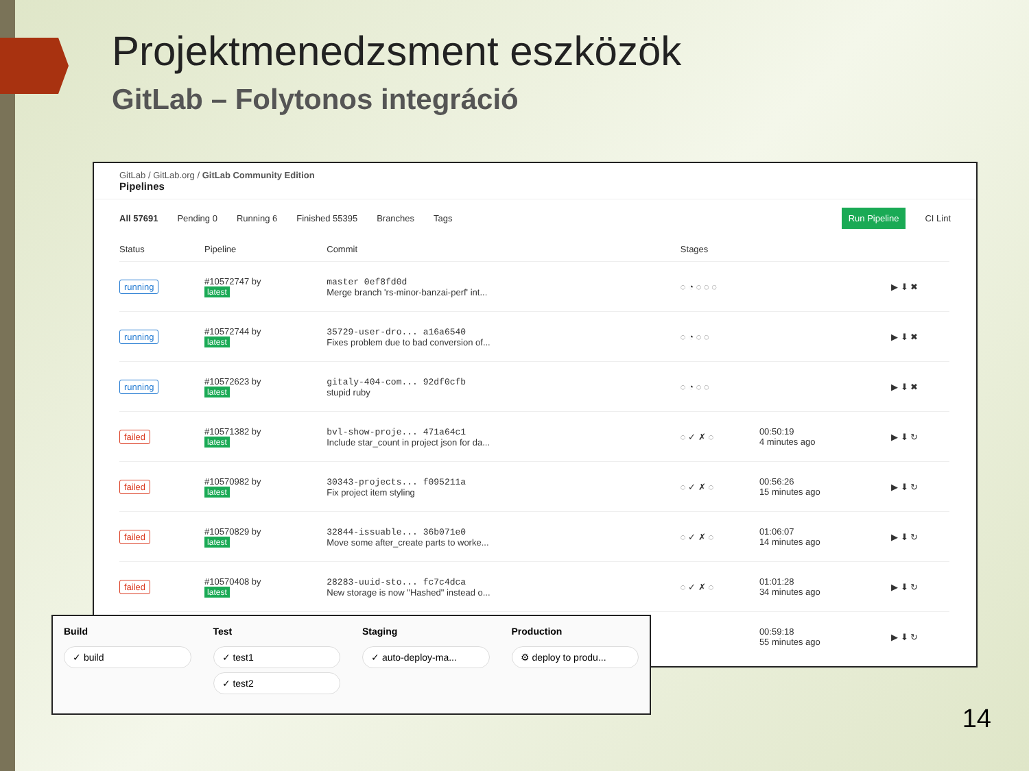Projektmenedzsment eszközök
GitLab – Folytonos integráció
GitLab / GitLab.org / GitLab Community Edition
Pipelines
All 57691 Pending 0 Running 6 Finished 55395 Branches Tags Run Pipeline CI Lint
| Status | Pipeline | Commit | Stages | | |
| --- | --- | --- | --- | --- | --- |
| running | #10572747 by latest | master 0ef8fd0d Merge branch 'rs-minor-banzai-perf' int... | ◌ ◔ ◌ ◌ ◌ | | ▶ ⬇ ✖ |
| running | #10572744 by latest | 35729-user-dro... a16a6540 Fixes problem due to bad conversion of... | ◌ ◔ ◌ ◌ | | ▶ ⬇ ✖ |
| running | #10572623 by latest | gitaly-404-com... 92df0cfb stupid ruby | ◌ ◔ ◌ ◌ | | ▶ ⬇ ✖ |
| failed | #10571382 by latest | bvl-show-proje... 471a64c1 Include star_count in project json for da... | ◌ ✓ ✗ ◌ | 00:50:19 4 minutes ago | ▶ ⬇ ↻ |
| failed | #10570982 by latest | 30343-projects... f095211a Fix project item styling | ◌ ✓ ✗ ◌ | 00:56:26 15 minutes ago | ▶ ⬇ ↻ |
| failed | #10570829 by latest | 32844-issuable... 36b071e0 Move some after_create parts to worke... | ◌ ✓ ✗ ◌ | 01:06:07 14 minutes ago | ▶ ⬇ ↻ |
| failed | #10570408 by latest | 28283-uuid-sto... fc7c4dca New storage is now "Hashed" instead o... | ◌ ✓ ✗ ◌ | 01:01:28 34 minutes ago | ▶ ⬇ ↻ |
| | | | | 00:59:18 55 minutes ago | ▶ ⬇ ↻ |
Build
✓ build
Test
✓ test1
✓ test2
Staging
✓ auto-deploy-ma...
Production
⚙ deploy to produ...
14